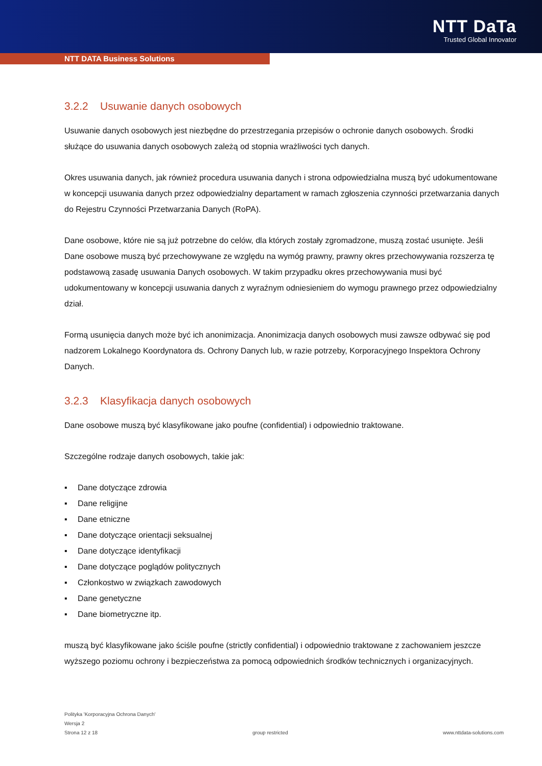NTT DaTa
Trusted Global Innovator
NTT DATA Business Solutions
3.2.2 Usuwanie danych osobowych
Usuwanie danych osobowych jest niezbędne do przestrzegania przepisów o ochronie danych osobowych. Środki służące do usuwania danych osobowych zależą od stopnia wrażliwości tych danych.
Okres usuwania danych, jak również procedura usuwania danych i strona odpowiedzialna muszą być udokumentowane w koncepcji usuwania danych przez odpowiedzialny departament w ramach zgłoszenia czynności przetwarzania danych do Rejestru Czynności Przetwarzania Danych (RoPA).
Dane osobowe, które nie są już potrzebne do celów, dla których zostały zgromadzone, muszą zostać usunięte. Jeśli Dane osobowe muszą być przechowywane ze względu na wymóg prawny, prawny okres przechowywania rozszerza tę podstawową zasadę usuwania Danych osobowych. W takim przypadku okres przechowywania musi być udokumentowany w koncepcji usuwania danych z wyraźnym odniesieniem do wymogu prawnego przez odpowiedzialny dział.
Formą usunięcia danych może być ich anonimizacja. Anonimizacja danych osobowych musi zawsze odbywać się pod nadzorem Lokalnego Koordynatora ds. Ochrony Danych lub, w razie potrzeby, Korporacyjnego Inspektora Ochrony Danych.
3.2.3 Klasyfikacja danych osobowych
Dane osobowe muszą być klasyfikowane jako poufne (confidential) i odpowiednio traktowane.
Szczególne rodzaje danych osobowych, takie jak:
▪ Dane dotyczące zdrowia
▪ Dane religijne
▪ Dane etniczne
▪ Dane dotyczące orientacji seksualnej
▪ Dane dotyczące identyfikacji
▪ Dane dotyczące poglądów politycznych
▪ Członkostwo w związkach zawodowych
▪ Dane genetyczne
▪ Dane biometryczne itp.
muszą być klasyfikowane jako ściśle poufne (strictly confidential) i odpowiednio traktowane z zachowaniem jeszcze wyższego poziomu ochrony i bezpieczeństwa za pomocą odpowiednich środków technicznych i organizacyjnych.
Polityka 'Korporacyjna Ochrona Danych'
Wersja 2
Strona 12 z 18 group restricted www.nttdata-solutions.com